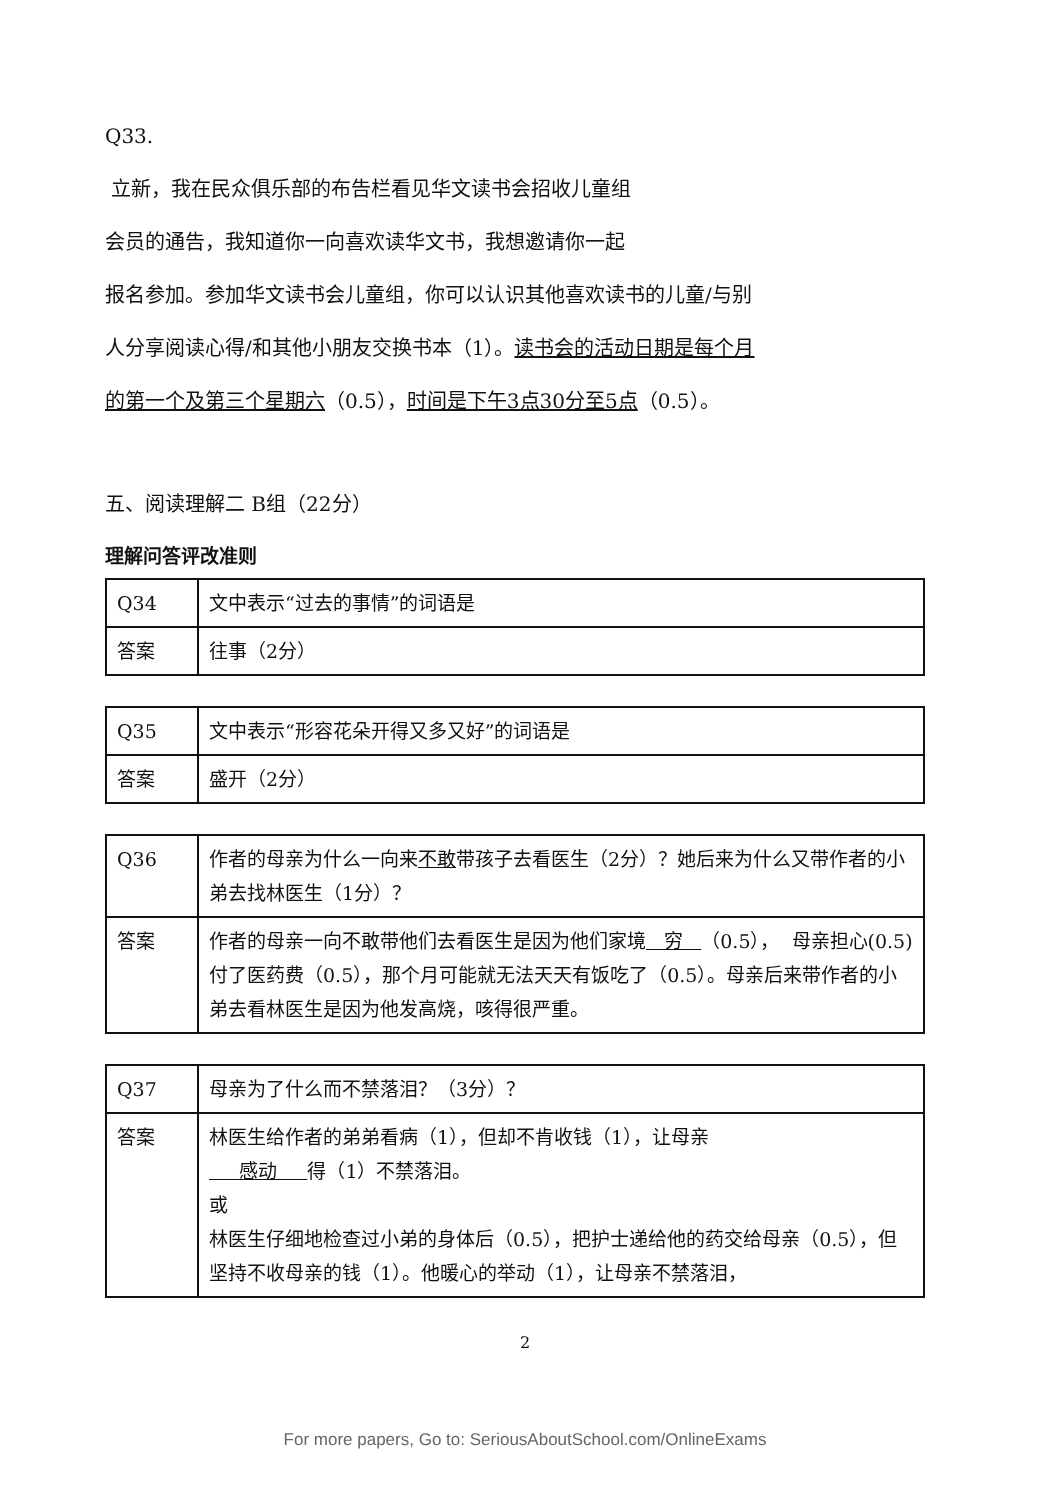Q33.
立新，我在民众俱乐部的布告栏看见华文读书会招收儿童组
会员的通告，我知道你一向喜欢读华文书，我想邀请你一起
报名参加。参加华文读书会儿童组，你可以认识其他喜欢读书的儿童/与别
人分享阅读心得/和其他小朋友交换书本（1）。读书会的活动日期是每个月
的第一个及第三个星期六（0.5），时间是下午3点30分至5点（0.5）。
五、阅读理解二 B组（22分）
理解问答评改准则
| Q34 | 文中表示“过去的事情”的词语是 |
| 答案 | 往事（2分） |
| Q35 | 文中表示“形容花朵开得又多又好”的词语是 |
| 答案 | 盛开（2分） |
| Q36 | 作者的母亲为什么一向来 不敢 带孩子去看医生（2分）？她后来为什么又带作者的小弟去找林医生（1分）？ |
| 答案 | 作者的母亲一向不敢带他们去看医生是因为他们家境 穷 （0.5）， 母亲担心(0.5)付了医药费（0.5），那个月可能就无法天天有饭吃了（0.5）。母亲后来带作者的小弟去看林医生是因为他发高烧，咳得很严重。 |
| Q37 | 母亲为了什么而不禁落泪？（3分）？ |
| 答案 | 林医生给作者的弟弟看病（1），但却不肯收钱（1），让母亲 感动 得（1）不禁落泪。 或 林医生仔细地检查过小弟的身体后（0.5），把护士递给他的药交给母亲（0.5），但坚持不收母亲的钱（1）。他暖心的举动（1），让母亲不禁落泪， |
2
For more papers, Go to: SeriousAboutSchool.com/OnlineExams